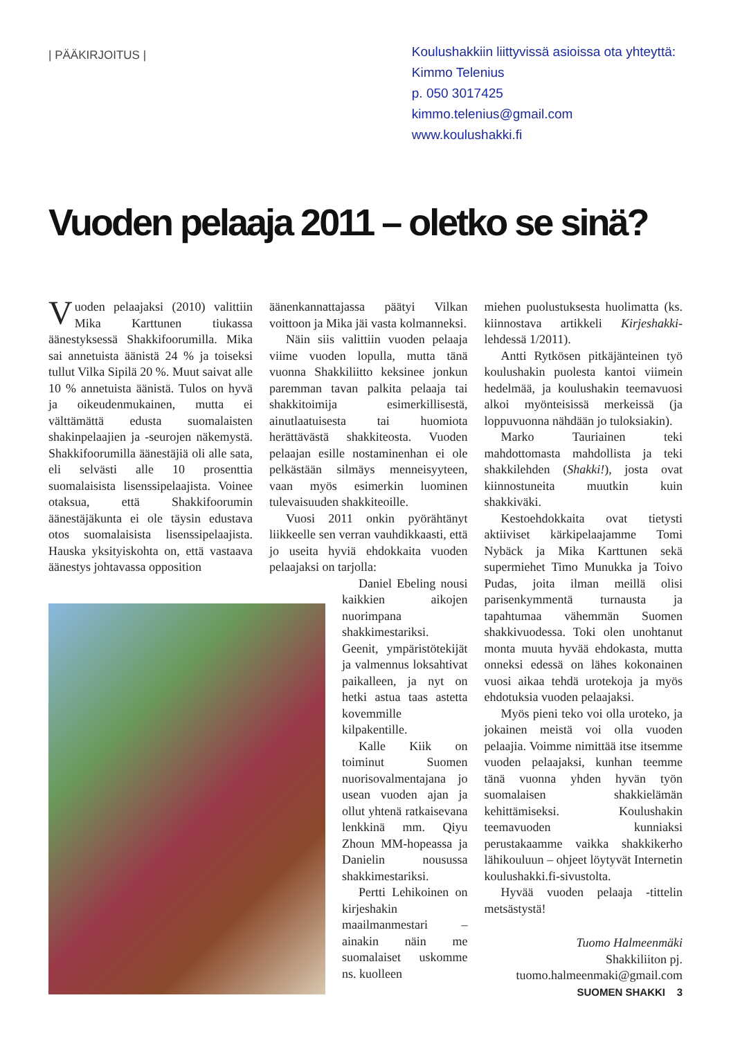| PÄÄKIRJOITUS |
Koulushakkiin liittyvissä asioissa ota yhteyttä:
Kimmo Telenius
p. 050 3017425
kimmo.telenius@gmail.com
www.koulushakki.fi
Vuoden pelaaja 2011 – oletko se sinä?
Vuoden pelaajaksi (2010) valittiin Mika Karttunen tiukassa äänestyksessä Shakkifoorumilla. Mika sai annetuista äänistä 24 % ja toiseksi tullut Vilka Sipilä 20 %. Muut saivat alle 10 % annetuista äänistä. Tulos on hyvä ja oikeudenmukainen, mutta ei välttämättä edusta suomalaisten shakinpelaajien ja -seurojen näkemystä. Shakkifoorumilla äänestäjiä oli alle sata, eli selvästi alle 10 prosenttia suomalaisista lisenssipelaajista. Voinee otaksua, että Shakkifoorumin äänestäjäkunta ei ole täysin edustava otos suomalaisista lisenssipelaajista. Hauska yksityiskohta on, että vastaava äänestys johtavassa opposition
äänenkannattajassa päätyi Vilkan voittoon ja Mika jäi vasta kolmanneksi.
Näin siis valittiin vuoden pelaaja viime vuoden lopulla, mutta tänä vuonna Shakkiliitto keksinee jonkun paremman tavan palkita pelaaja tai shakkitoimija esimerkillisestä, ainutlaatuisesta tai huomiota herättävästä shakkiteosta. Vuoden pelaajan esille nostaminenhan ei ole pelkästään silmäys menneisyyteen, vaan myös esimerkin luominen tulevaisuuden shakkiteoille.
Vuosi 2011 onkin pyörähtänyt liikkeelle sen verran vauhdikkaasti, että jo useita hyviä ehdokkaita vuoden pelaajaksi on tarjolla:
Daniel Ebeling nousi kaikkien aikojen nuorimpana shakkimestariksi. Geenit, ympäristötekijät ja valmennus loksahtivat paikalleen, ja nyt on hetki astua taas astetta kovemmille kilpakentille.
Kalle Kiik on toiminut Suomen nuorisovalmentajana jo usean vuoden ajan ja ollut yhtenä ratkaisevana lenkkinä mm. Qiyu Zhoun MM-hopeassa ja Danielin nousussa shakkimestariksi.
Pertti Lehikoinen on kirjeshakin maailmanmestari – ainakin näin me suomalaiset uskomme ns. kuolleen
miehen puolustuksesta huolimatta (ks. kiinnostava artikkeli Kirjeshakki-lehdessä 1/2011).
Antti Rytkösen pitkäjänteinen työ koulushakin puolesta kantoi viimein hedelmää, ja koulushakin teemavuosi alkoi myönteisissä merkeissä (ja loppuvuonna nähdään jo tuloksiakin).
Marko Tauriainen teki mahdottomasta mahdollista ja teki shakkilehden (Shakki!), josta ovat kiinnostuneita muutkin kuin shakkiväki.
Kestoehdokkaita ovat tietysti aktiiviset kärkipelaajamme Tomi Nybäck ja Mika Karttunen sekä supermiehet Timo Munukka ja Toivo Pudas, joita ilman meillä olisi parisenkymmentä turnausta ja tapahtumaa vähemmän Suomen shakkivuodessa. Toki olen unohtanut monta muuta hyvää ehdokasta, mutta onneksi edessä on lähes kokonainen vuosi aikaa tehdä urotekoja ja myös ehdotuksia vuoden pelaajaksi.
Myös pieni teko voi olla uroteko, ja jokainen meistä voi olla vuoden pelaajia. Voimme nimittää itse itsemme vuoden pelaajaksi, kunhan teemme tänä vuonna yhden hyvän työn suomalaisen shakkielämän kehittämiseksi. Koulushakin teemavuoden kunniaksi perustakaamme vaikka shakkikerho lähikouluun – ohjeet löytyvät Internetin koulushakki.fi-sivustolta.
Hyvää vuoden pelaaja -tittelin metsästystä!
Tuomo Halmeenmäki
Shakkiliiton pj.
tuomo.halmeenmaki@gmail.com
SUOMEN SHAKKI 3